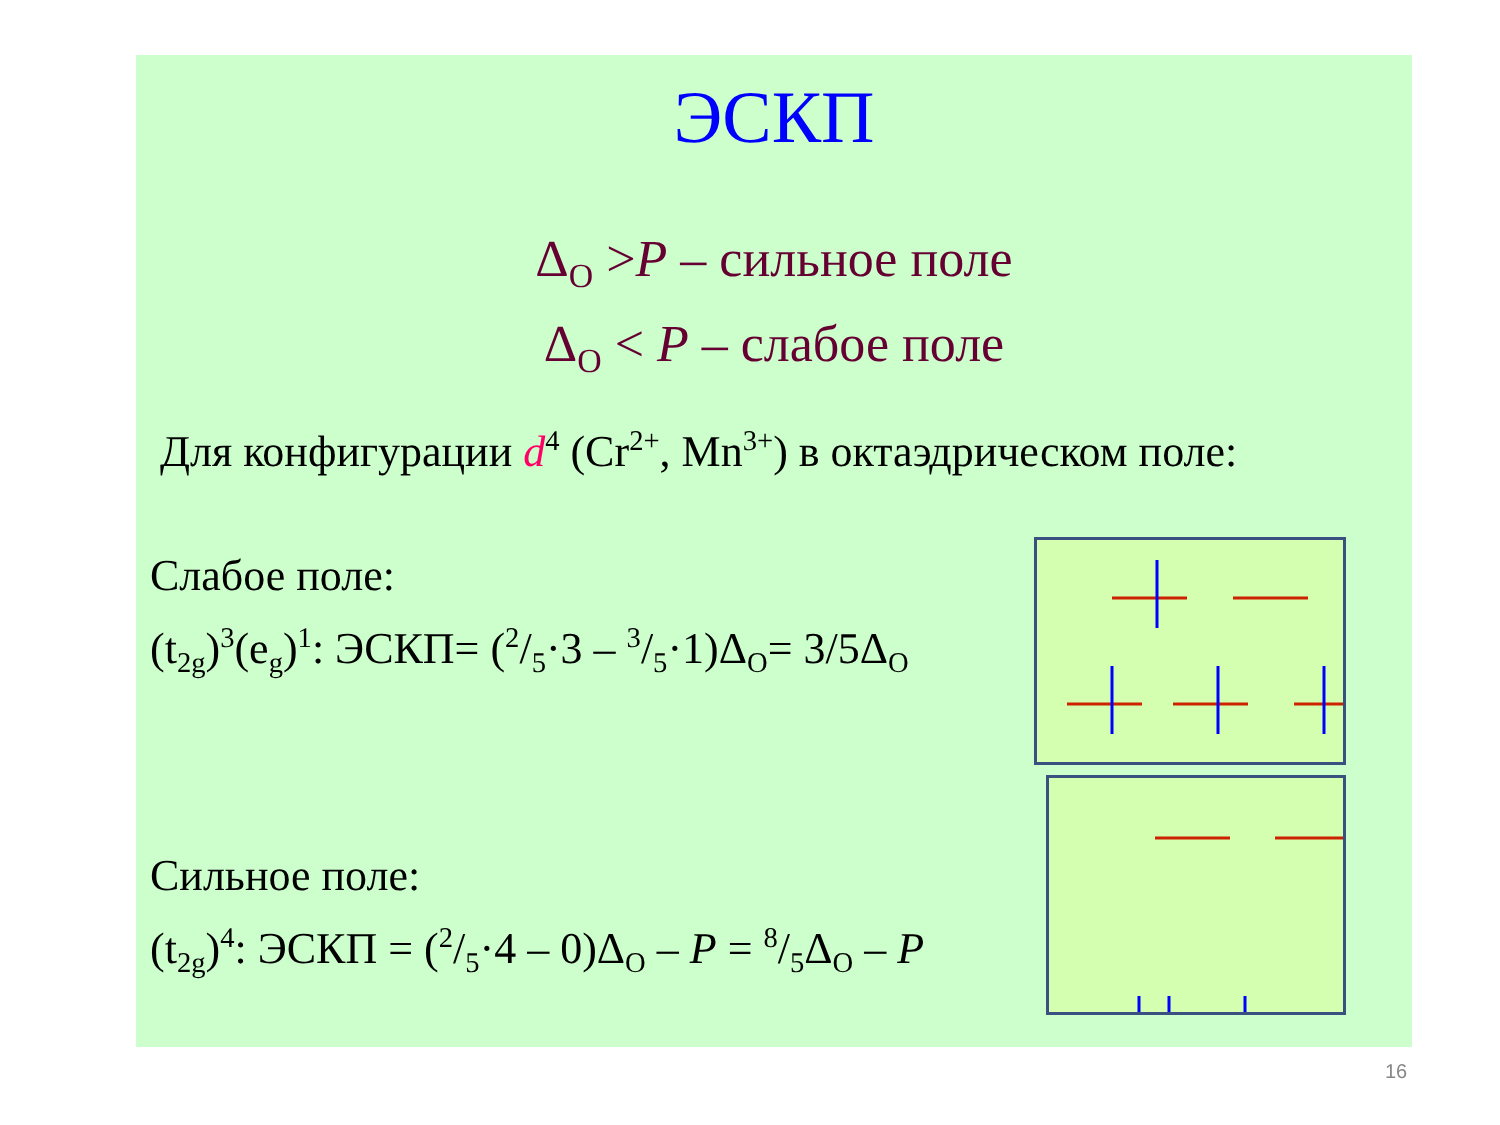ЭСКП
Δ<sub>O</sub> >P – сильное поле
Δ<sub>O</sub> < P – слабое поле
Для конфигурации d<sup>4</sup> (Cr<sup>2+</sup>, Mn<sup>3+</sup>) в октаэдрическом поле:
Слабое поле:
(t<sub>2g</sub>)<sup>3</sup>(e<sub>g</sub>)<sup>1</sup>: ЭСКП= (2/5·3 – 3/5·1)Δ<sub>O</sub>= 3/5Δ<sub>O</sub>
Сильное поле:
(t<sub>2g</sub>)<sup>4</sup>: ЭСКП = (2/5·4 – 0)Δ<sub>O</sub> – P = 8/5Δ<sub>O</sub> – P
16